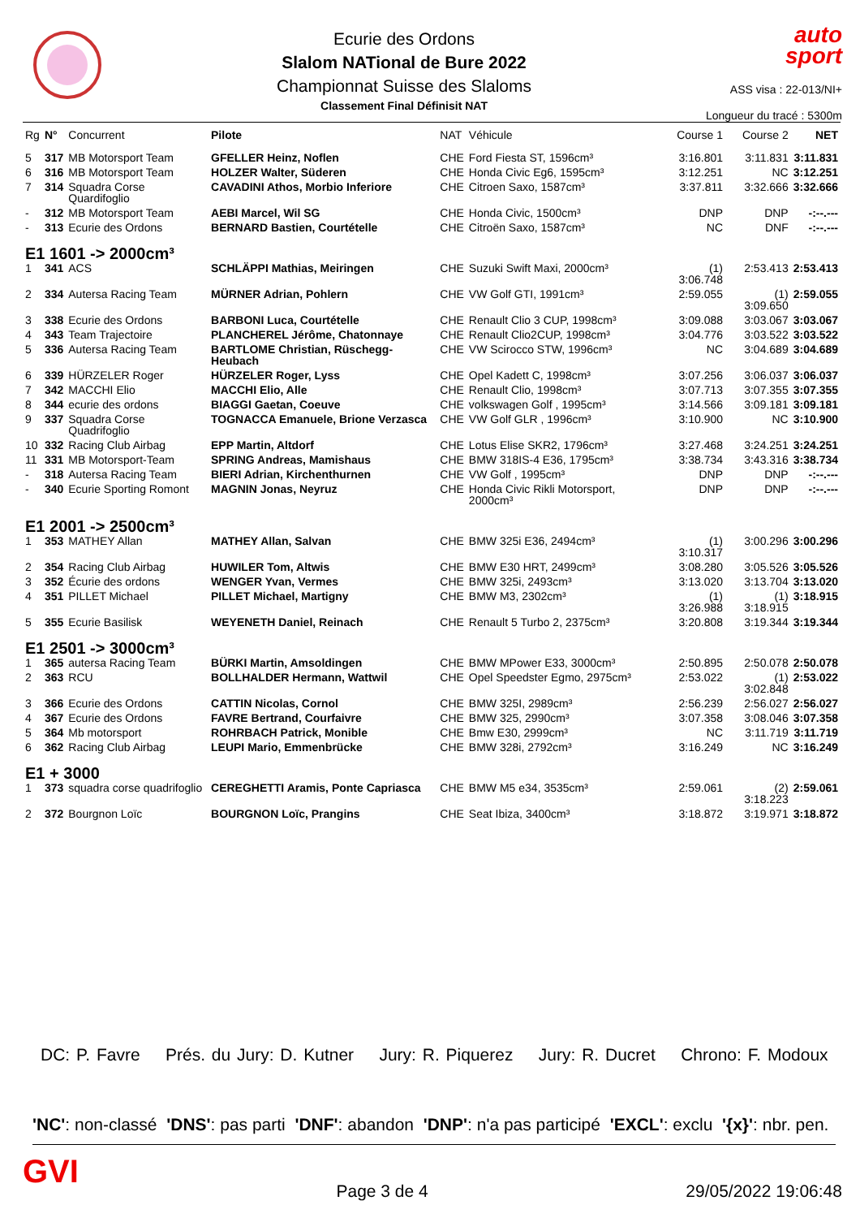Ecurie des Ordons
Slalom NATional de Bure 2022
Championnat Suisse des Slaloms
Classement Final Définisit NAT
auto
sport
ASS visa : 22-013/NI+
Longueur du tracé : 5300m
| Rg | N° | Concurrent | Pilote | NAT | Véhicule | Course 1 | Course 2 | NET |
| --- | --- | --- | --- | --- | --- | --- | --- | --- |
| 5 | 317 | MB Motorsport Team | GFELLER Heinz, Noflen | CHE | Ford Fiesta ST, 1596cm³ | 3:16.801 | 3:11.831 | 3:11.831 |
| 6 | 316 | MB Motorsport Team | HOLZER Walter, Süderen | CHE | Honda Civic Eg6, 1595cm³ | 3:12.251 | NC | 3:12.251 |
| 7 | 314 | Squadra Corse Quardifoglio | CAVADINI Athos, Morbio Inferiore | CHE | Citroen Saxo, 1587cm³ | 3:37.811 | 3:32.666 | 3:32.666 |
| - | 312 | MB Motorsport Team | AEBI Marcel, Wil SG | CHE | Honda Civic, 1500cm³ | DNP | DNP | -:--.--- |
| - | 313 | Ecurie des Ordons | BERNARD Bastien, Courtételle | CHE | Citroën Saxo, 1587cm³ | NC | DNF | -:--.--- |
| E1 1601 -> 2000cm³ | | | | | | | | |
| 1 | 341 | ACS | SCHLÄPPI Mathias, Meiringen | CHE | Suzuki Swift Maxi, 2000cm³ | (1) 3:06.748 | 2:53.413 | 2:53.413 |
| 2 | 334 | Autersa Racing Team | MÜRNER Adrian, Pohlern | CHE | VW Golf GTI, 1991cm³ | 2:59.055 | (1) 3:09.650 | 2:59.055 |
| 3 | 338 | Ecurie des Ordons | BARBONI Luca, Courtételle | CHE | Renault Clio 3 CUP, 1998cm³ | 3:09.088 | 3:03.067 | 3:03.067 |
| 4 | 343 | Team Trajectoire | PLANCHEREL Jérôme, Chatonnaye | CHE | Renault Clio2CUP, 1998cm³ | 3:04.776 | 3:03.522 | 3:03.522 |
| 5 | 336 | Autersa Racing Team | BARTLOME Christian, Rüschegg-Heubach | CHE | VW Scirocco STW, 1996cm³ | NC | 3:04.689 | 3:04.689 |
| 6 | 339 | HÜRZELER Roger | HÜRZELER Roger, Lyss | CHE | Opel Kadett C, 1998cm³ | 3:07.256 | 3:06.037 | 3:06.037 |
| 7 | 342 | MACCHI Elio | MACCHI Elio, Alle | CHE | Renault Clio, 1998cm³ | 3:07.713 | 3:07.355 | 3:07.355 |
| 8 | 344 | ecurie des ordons | BIAGGI Gaetan, Coeuve | CHE | volkswagen Golf , 1995cm³ | 3:14.566 | 3:09.181 | 3:09.181 |
| 9 | 337 | Squadra Corse Quadrifoglio | TOGNACCA Emanuele, Brione Verzasca | CHE | VW Golf GLR , 1996cm³ | 3:10.900 | NC | 3:10.900 |
| 10 | 332 | Racing Club Airbag | EPP Martin, Altdorf | CHE | Lotus Elise SKR2, 1796cm³ | 3:27.468 | 3:24.251 | 3:24.251 |
| 11 | 331 | MB Motorsport-Team | SPRING Andreas, Mamishaus | CHE | BMW 318IS-4 E36, 1795cm³ | 3:38.734 | 3:43.316 | 3:38.734 |
| - | 318 | Autersa Racing Team | BIERI Adrian, Kirchenthurnen | CHE | VW Golf , 1995cm³ | DNP | DNP | -:--.--- |
| - | 340 | Ecurie Sporting Romont | MAGNIN Jonas, Neyruz | CHE | Honda Civic Rikli Motorsport, 2000cm³ | DNP | DNP | -:--.--- |
| E1 2001 -> 2500cm³ | | | | | | | | |
| 1 | 353 | MATHEY Allan | MATHEY Allan, Salvan | CHE | BMW 325i E36, 2494cm³ | (1) 3:10.317 | 3:00.296 | 3:00.296 |
| 2 | 354 | Racing Club Airbag | HUWILER Tom, Altwis | CHE | BMW E30 HRT, 2499cm³ | 3:08.280 | 3:05.526 | 3:05.526 |
| 3 | 352 | Écurie des ordons | WENGER Yvan, Vermes | CHE | BMW 325i, 2493cm³ | 3:13.020 | 3:13.704 | 3:13.020 |
| 4 | 351 | PILLET Michael | PILLET Michael, Martigny | CHE | BMW M3, 2302cm³ | (1) 3:26.988 | (1) 3:18.915 | 3:18.915 |
| 5 | 355 | Ecurie Basilisk | WEYENETH Daniel, Reinach | CHE | Renault 5 Turbo 2, 2375cm³ | 3:20.808 | 3:19.344 | 3:19.344 |
| E1 2501 -> 3000cm³ | | | | | | | | |
| 1 | 365 | autersa Racing Team | BÜRKI Martin, Amsoldingen | CHE | BMW MPower E33, 3000cm³ | 2:50.895 | 2:50.078 | 2:50.078 |
| 2 | 363 | RCU | BOLLHALDER Hermann, Wattwil | CHE | Opel Speedster Egmo, 2975cm³ | 2:53.022 | (1) 3:02.848 | 2:53.022 |
| 3 | 366 | Ecurie des Ordons | CATTIN Nicolas, Cornol | CHE | BMW 325I, 2989cm³ | 2:56.239 | 2:56.027 | 2:56.027 |
| 4 | 367 | Ecurie des Ordons | FAVRE Bertrand, Courfaivre | CHE | BMW 325, 2990cm³ | 3:07.358 | 3:08.046 | 3:07.358 |
| 5 | 364 | Mb motorsport | ROHRBACH Patrick, Monible | CHE | Bmw E30, 2999cm³ | NC | 3:11.719 | 3:11.719 |
| 6 | 362 | Racing Club Airbag | LEUPI Mario, Emmenbrücke | CHE | BMW 328i, 2792cm³ | 3:16.249 | NC | 3:16.249 |
| E1 + 3000 | | | | | | | | |
| 1 | 373 | squadra corse quadrifoglio | CEREGHETTI Aramis, Ponte Capriasca | CHE | BMW M5 e34, 3535cm³ | 2:59.061 | (2) 3:18.223 | 2:59.061 |
| 2 | 372 | Bourgnon Loïc | BOURGNON Loïc, Prangins | CHE | Seat Ibiza, 3400cm³ | 3:18.872 | 3:19.971 | 3:18.872 |
DC: P. Favre Prés. du Jury: D. Kutner Jury: R. Piquerez Jury: R. Ducret Chrono: F. Modoux
'NC': non-classé 'DNS': pas parti 'DNF': abandon 'DNP': n'a pas participé 'EXCL': exclu '{x}': nbr. pen.
GVI Page 3 de 4 29/05/2022 19:06:48